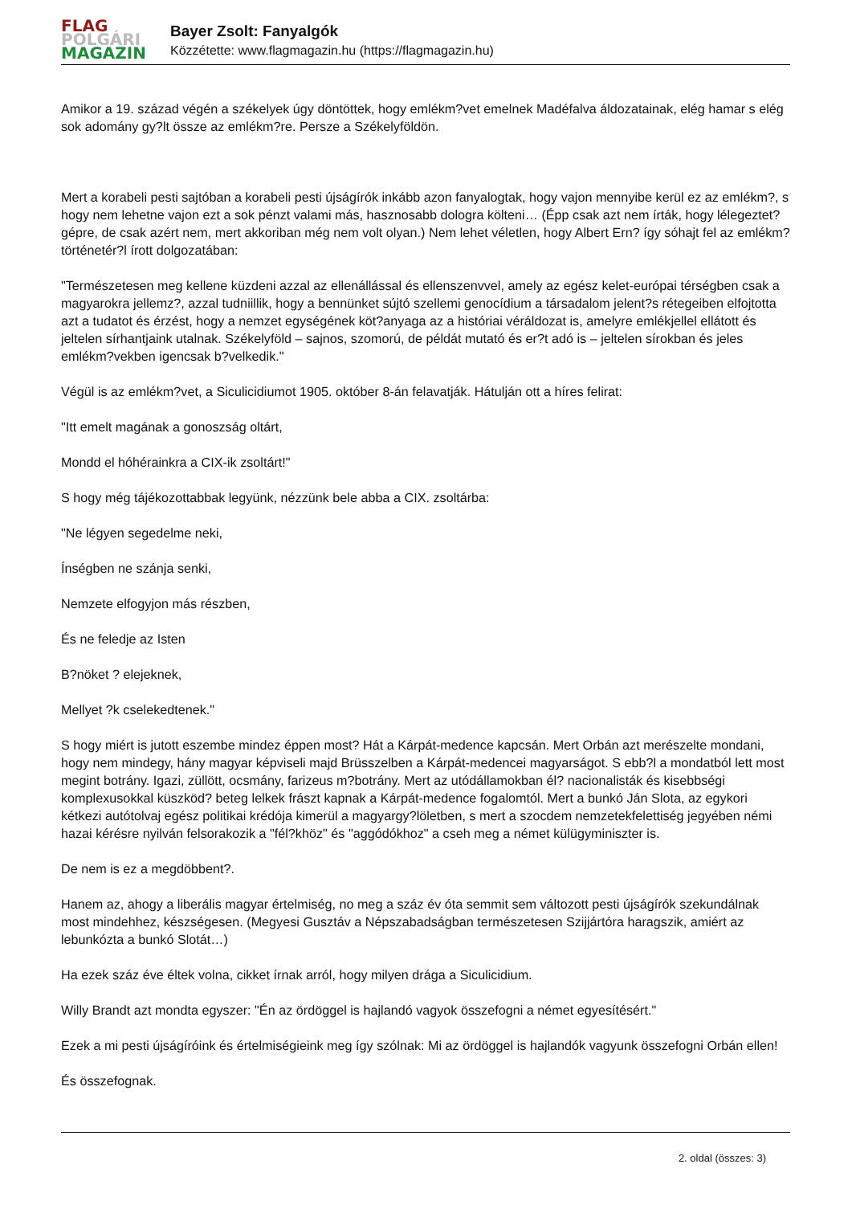FLAG
POLGÁRI
MAGAZIN
Bayer Zsolt: Fanyalgók
Közzétette: www.flagmagazin.hu (https://flagmagazin.hu)
Amikor a 19. század végén a székelyek úgy döntöttek, hogy emlékm?vet emelnek Madéfalva áldozatainak, elég hamar s elég sok adomány gy?lt össze az emlékm?re. Persze a Székelyföldön.
Mert a korabeli pesti sajtóban a korabeli pesti újságírók inkább azon fanyalogtak, hogy vajon mennyibe kerül ez az emlékm?, s hogy nem lehetne vajon ezt a sok pénzt valami más, hasznosabb dologra költeni… (Épp csak azt nem írták, hogy lélegeztet?gépre, de csak azért nem, mert akkoriban még nem volt olyan.) Nem lehet véletlen, hogy Albert Ern? így sóhajt fel az emlékm? történetér?l írott dolgozatában:
"Természetesen meg kellene küzdeni azzal az ellenállással és ellenszenvvel, amely az egész kelet-európai térségben csak a magyarokra jellemz?, azzal tudniillik, hogy a bennünket sújtó szellemi genocídium a társadalom jelent?s rétegeiben elfojtotta azt a tudatot és érzést, hogy a nemzet egységének köt?anyaga az a históriai véráldozat is, amelyre emlékjellel ellátott és jeltelen sírhantjaink utalnak. Székelyföld – sajnos, szomorú, de példát mutató és er?t adó is – jeltelen sírokban és jeles emlékm?vekben igencsak b?velkedik."
Végül is az emlékm?vet, a Siculicidiumot 1905. október 8-án felavatják. Hátulján ott a híres felirat:
"Itt emelt magának a gonoszság oltárt,
Mondd el hóhérainkra a CIX-ik zsoltárt!"
S hogy még tájékozottabbak legyünk, nézzünk bele abba a CIX. zsoltárba:
"Ne légyen segedelme neki,
Ínségben ne szánja senki,
Nemzete elfogyjon más részben,
És ne feledje az Isten
B?nöket ? elejeknek,
Mellyet ?k cselekedtenek."
S hogy miért is jutott eszembe mindez éppen most? Hát a Kárpát-medence kapcsán. Mert Orbán azt merészelte mondani, hogy nem mindegy, hány magyar képviseli majd Brüsszelben a Kárpát-medencei magyarságot. S ebb?l a mondatból lett most megint botrány. Igazi, züllött, ocsmány, farizeus m?botrány. Mert az utódállamokban él? nacionalisták és kisebbségi komplexusokkal küszköd? beteg lelkek frászt kapnak a Kárpát-medence fogalomtól. Mert a bunkó Ján Slota, az egykori kétkezi autótolvaj egész politikai krédója kimerül a magyargy?löletben, s mert a szocdem nemzetekfelettiség jegyében némi hazai kérésre nyilván felsorakozik a "fél?khöz" és "aggódókhoz" a cseh meg a német külügyminiszter is.
De nem is ez a megdöbbent?.
Hanem az, ahogy a liberális magyar értelmiség, no meg a száz év óta semmit sem változott pesti újságírók szekundálnak most mindehhez, készségesen. (Megyesi Gusztáv a Népszabadságban természetesen Szijjártóra haragszik, amiért az lebunkózta a bunkó Slotát…)
Ha ezek száz éve éltek volna, cikket írnak arról, hogy milyen drága a Siculicidium.
Willy Brandt azt mondta egyszer: "Én az ördöggel is hajlandó vagyok összefogni a német egyesítésért."
Ezek a mi pesti újságíróink és értelmiségieink meg így szólnak: Mi az ördöggel is hajlandók vagyunk összefogni Orbán ellen!
És összefognak.
2. oldal (összes: 3)